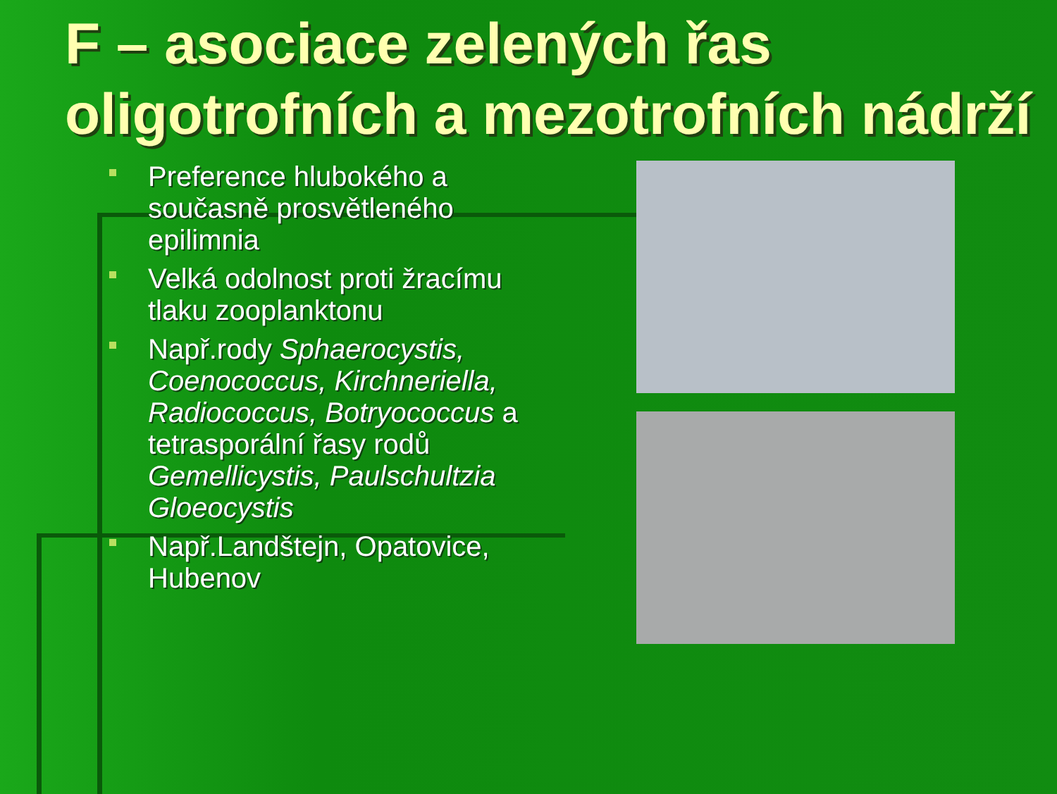F – asociace zelených řas oligotrofních a mezotrofních nádrží
Preference hlubokého a současně prosvětleného epilimnia
Velká odolnost proti žracímu tlaku zooplanktonu
Např.rody Sphaerocystis, Coenococcus, Kirchneriella, Radiococcus, Botryococcus a tetrasporální řasy rodů Gemellicystis, Paulschultzia Gloeocystis
Např.Landštejn, Opatovice, Hubenov